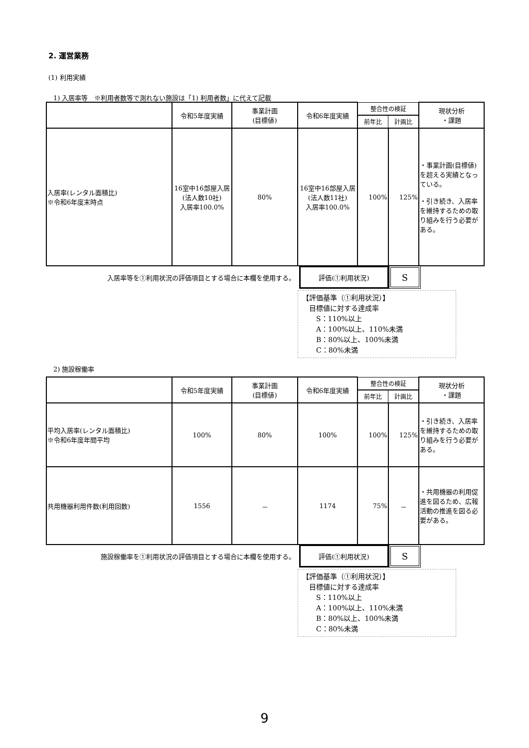2. 運営業務
(1) 利用実績
1) 入居率等　※利用者数等で測れない施設は「1) 利用者数」に代えて記載
| | 令和5年度実績 | 事業計画 (目標値) | 令和6年度実績 | 整合性の検証 | | 現状分析 ・課題 |
| --- | --- | --- | --- | --- | --- | --- |
| | | | | 前年比 | 計画比 | |
| 入居率(レンタル面積比) ※令和6年度末時点 | 16室中16部屋入居(法人数10社) 入居率100.0% | 80% | 16室中16部屋入居(法人数11社) 入居率100.0% | 100% | 125% | ・事業計画(目標値)を超える実績となっている。 ・引き続き、入居率を維持するための取り組みを行う必要がある。 |
入居率等を①利用状況の評価項目とする場合に本欄を使用する。
評価(①利用状況)
S
【評価基準（①利用状況）】
　目標値に対する達成率
　　S：110%以上
　　A：100%以上、110%未満
　　B：80%以上、100%未満
　　C：80%未満
2) 施設稼働率
| | 令和5年度実績 | 事業計画 (目標値) | 令和6年度実績 | 整合性の検証 | | 現状分析 ・課題 |
| --- | --- | --- | --- | --- | --- | --- |
| | | | | 前年比 | 計画比 | |
| 平均入居率(レンタル面積比) ※令和6年度年間平均 | 100% | 80% | 100% | 100% | 125% | ・引き続き、入居率を維持するための取り組みを行う必要がある。 |
| 共用機器利用件数(利用回数) | 1556 | － | 1174 | 75% | － | ・共用機器の利用促進を図るため、広報活動の推進を図る必要がある。 |
施設稼働率を①利用状況の評価項目とする場合に本欄を使用する。
評価(①利用状況)
S
【評価基準（①利用状況）】
　目標値に対する達成率
　　S：110%以上
　　A：100%以上、110%未満
　　B：80%以上、100%未満
　　C：80%未満
9